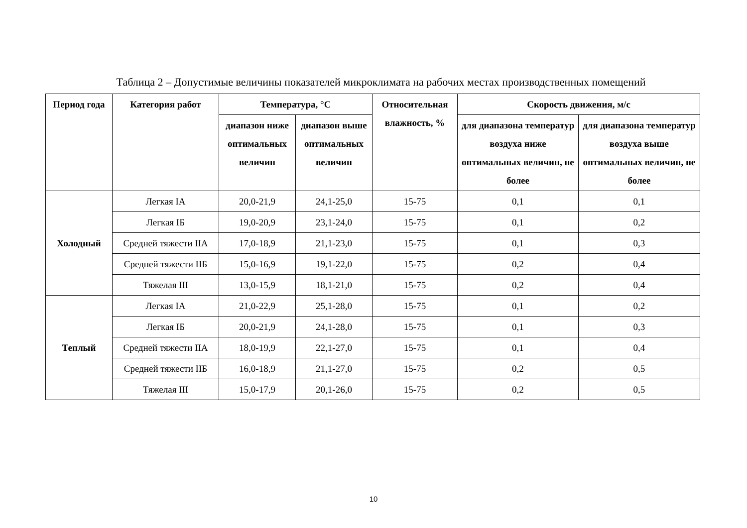Таблица 2 – Допустимые величины показателей микроклимата на рабочих местах производственных помещений
| Период года | Категория работ | Температура, °С | | Относительная влажность, % | Скорость движения, м/с | |
| --- | --- | --- | --- | --- | --- | --- |
| | | диапазон ниже оптимальных величин | диапазон выше оптимальных величин | | для диапазона температур воздуха ниже оптимальных величин, не более | для диапазона температур воздуха выше оптимальных величин, не более |
| Холодный | Легкая IA | 20,0-21,9 | 24,1-25,0 | 15-75 | 0,1 | 0,1 |
| | Легкая IБ | 19,0-20,9 | 23,1-24,0 | 15-75 | 0,1 | 0,2 |
| | Средней тяжести IIА | 17,0-18,9 | 21,1-23,0 | 15-75 | 0,1 | 0,3 |
| | Средней тяжести IIБ | 15,0-16,9 | 19,1-22,0 | 15-75 | 0,2 | 0,4 |
| | Тяжелая III | 13,0-15,9 | 18,1-21,0 | 15-75 | 0,2 | 0,4 |
| Теплый | Легкая IA | 21,0-22,9 | 25,1-28,0 | 15-75 | 0,1 | 0,2 |
| | Легкая IБ | 20,0-21,9 | 24,1-28,0 | 15-75 | 0,1 | 0,3 |
| | Средней тяжести IIА | 18,0-19,9 | 22,1-27,0 | 15-75 | 0,1 | 0,4 |
| | Средней тяжести IIБ | 16,0-18,9 | 21,1-27,0 | 15-75 | 0,2 | 0,5 |
| | Тяжелая III | 15,0-17,9 | 20,1-26,0 | 15-75 | 0,2 | 0,5 |
10